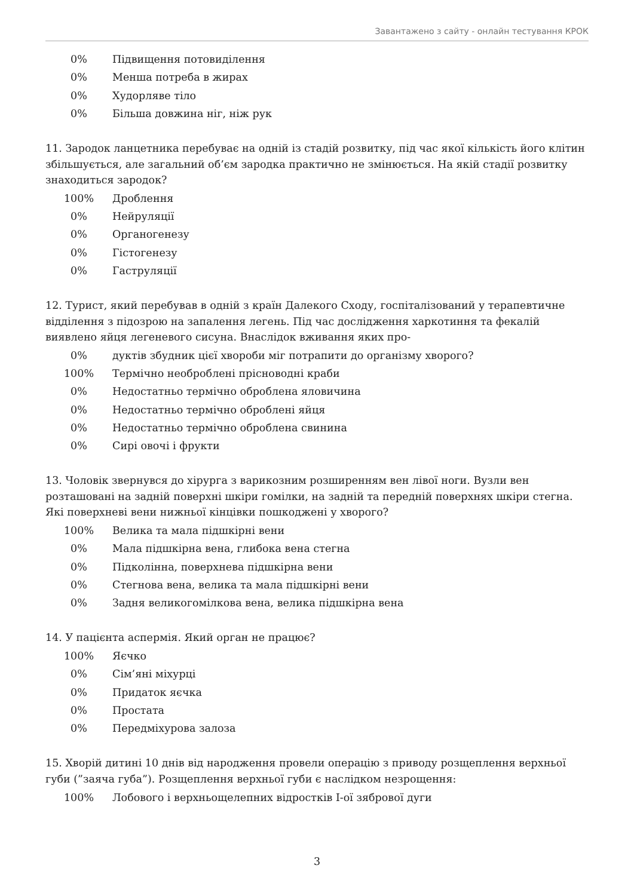Завантажено з сайту - онлайн тестування КРОК
0% Підвищення потовиділення
0% Менша потреба в жирах
0% Худорляве тіло
0% Більша довжина ніг, ніж рук
11. Зародок ланцетника перебуває на одній із стадій розвитку, під час якої кількість його клітин збільшується, але загальний об’єм зародка практично не змінюється. На якій стадії розвитку знаходиться зародок?
100% Дроблення
0% Нейруляції
0% Органогенезу
0% Гістогенезу
0% Гаструляції
12. Турист, який перебував в одній з країн Далекого Сходу, госпіталізований у терапевтичне відділення з підозрою на запалення легень. Під час дослідження харкотиння та фекалій виявлено яйця легеневого сисуна. Внаслідок вживання яких про-
0% дуктів збудник цієї хвороби міг потрапити до організму хворого?
100% Термічно необроблені прісноводні краби
0% Недостатньо термічно оброблена яловичина
0% Недостатньо термічно оброблені яйця
0% Недостатньо термічно оброблена свинина
0% Сирі овочі і фрукти
13. Чоловік звернувся до хірурга з варикозним розширенням вен лівої ноги. Вузли вен розташовані на задній поверхні шкіри гомілки, на задній та передній поверхнях шкіри стегна. Які поверхневі вени нижньої кінцівки пошкоджені у хворого?
100% Велика та мала підшкірні вени
0% Мала підшкірна вена, глибока вена стегна
0% Підколінна, поверхнева підшкірна вени
0% Стегнова вена, велика та мала підшкірні вени
0% Задня великогомілкова вена, велика підшкірна вена
14. У пацієнта аспермія. Який орган не працює?
100% Яєчко
0% Сім’яні міхурці
0% Придаток яєчка
0% Простата
0% Передміхурова залоза
15. Хворій дитині 10 днів від народження провели операцію з приводу розщеплення верхньої губи (”заяча губа”). Розщеплення верхньої губи є наслідком незрощення:
100% Лобового і верхньощелепних відростків I-ої зябрової дуги
3